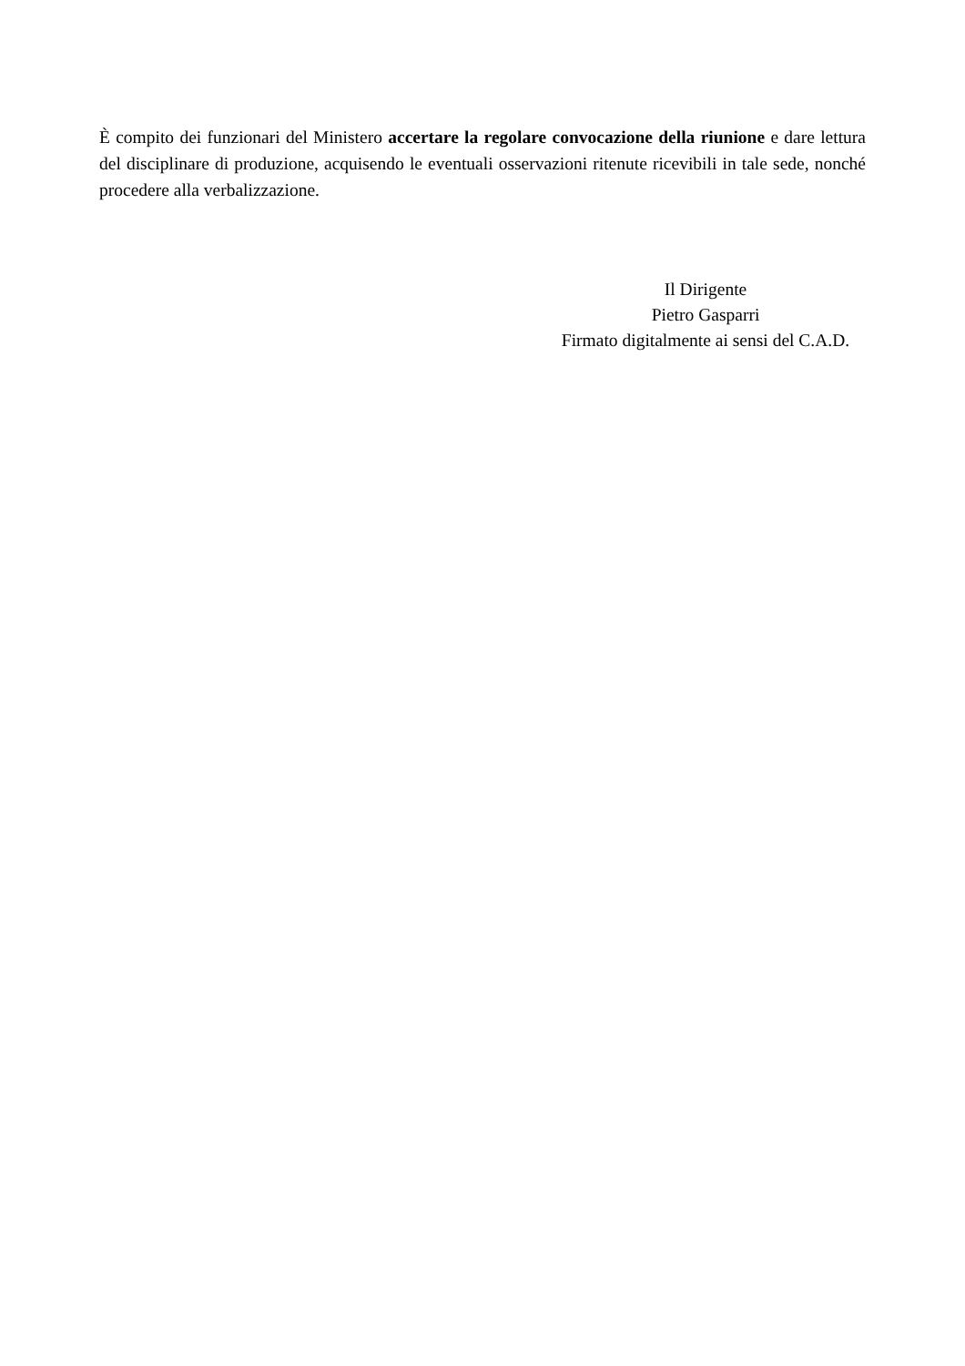È compito dei funzionari del Ministero accertare la regolare convocazione della riunione e dare lettura del disciplinare di produzione, acquisendo le eventuali osservazioni ritenute ricevibili in tale sede, nonché procedere alla verbalizzazione.
Il Dirigente
Pietro Gasparri
Firmato digitalmente ai sensi del C.A.D.